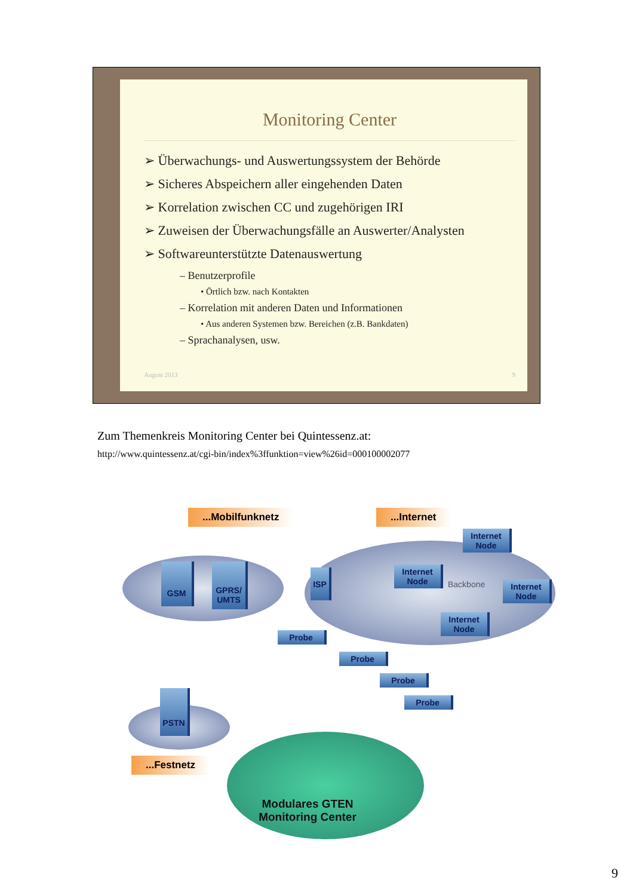Monitoring Center
➢ Überwachungs- und Auswertungssystem der Behörde
➢ Sicheres Abspeichern aller eingehenden Daten
➢ Korrelation zwischen CC und zugehörigen IRI
➢ Zuweisen der Überwachungsfälle an Auswerter/Analysten
➢ Softwareunterstützte Datenauswertung
– Benutzerprofile
• Örtlich bzw. nach Kontakten
– Korrelation mit anderen Daten und Informationen
• Aus anderen Systemen bzw. Bereichen (z.B. Bankdaten)
– Sprachanalysen, usw.
August 2013 9
Zum Themenkreis Monitoring Center bei Quintessenz.at:
http://www.quintessenz.at/cgi-bin/index%3ffunktion=view%26id=000100002077
...Mobilfunknetz ...Internet
...Festnetz
GSM
GPRS/ UMTS
ISP
Internet Node
Internet Node
Internet Node
Internet Node
Backbone
Probe
Probe
Probe
Probe
PSTN
Modulares GTEN Monitoring Center
9